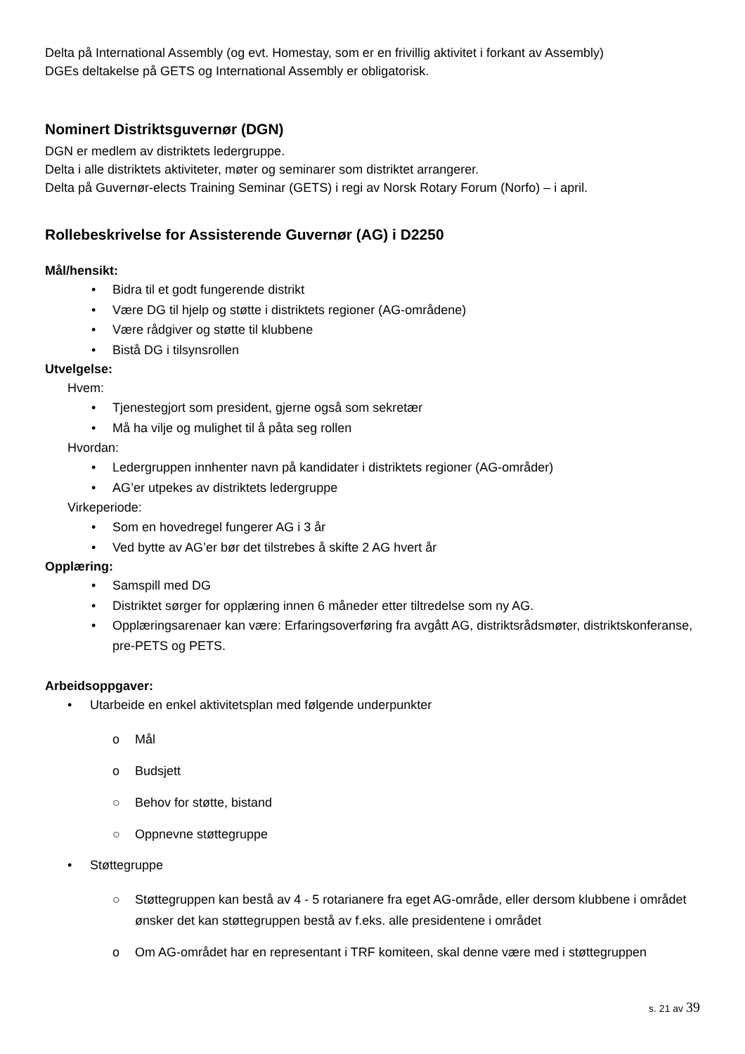Delta på International Assembly (og evt. Homestay, som er en frivillig aktivitet i forkant av Assembly)
DGEs deltakelse på GETS og International Assembly er obligatorisk.
Nominert Distriktsguvernør (DGN)
DGN er medlem av distriktets ledergruppe.
Delta i alle distriktets aktiviteter, møter og seminarer som distriktet arrangerer.
Delta på Guvernør-elects Training Seminar (GETS) i regi av Norsk Rotary Forum (Norfo) – i april.
Rollebeskrivelse for Assisterende Guvernør (AG) i D2250
Mål/hensikt:
• Bidra til et godt fungerende distrikt
• Være DG til hjelp og støtte i distriktets regioner (AG-områdene)
• Være rådgiver og støtte til klubbene
• Bistå DG i tilsynsrollen
Utvelgelse:
Hvem:
• Tjenestegjort som president, gjerne også som sekretær
• Må ha vilje og mulighet til å påta seg rollen
Hvordan:
• Ledergruppen innhenter navn på kandidater i distriktets regioner (AG-områder)
• AG’er utpekes av distriktets ledergruppe
Virkeperiode:
• Som en hovedregel fungerer AG i 3 år
• Ved bytte av AG’er bør det tilstrebes å skifte 2 AG hvert år
Opplæring:
• Samspill med DG
• Distriktet sørger for opplæring innen 6 måneder etter tiltredelse som ny AG.
• Opplæringsarenaer kan være: Erfaringsoverføring fra avgått AG, distriktsrådsmøter, distriktskonferanse, pre-PETS og PETS.
Arbeidsoppgaver:
• Utarbeide en enkel aktivitetsplan med følgende underpunkter
o Mål
o Budsjett
○ Behov for støtte, bistand
○ Oppnevne støttegruppe
• Støttegruppe
○ Støttegruppen kan bestå av 4 - 5 rotarianere fra eget AG-område, eller dersom klubbene i området ønsker det kan støttegruppen bestå av f.eks. alle presidentene i området
o Om AG-området har en representant i TRF komiteen, skal denne være med i støttegruppen
s. 21 av 39